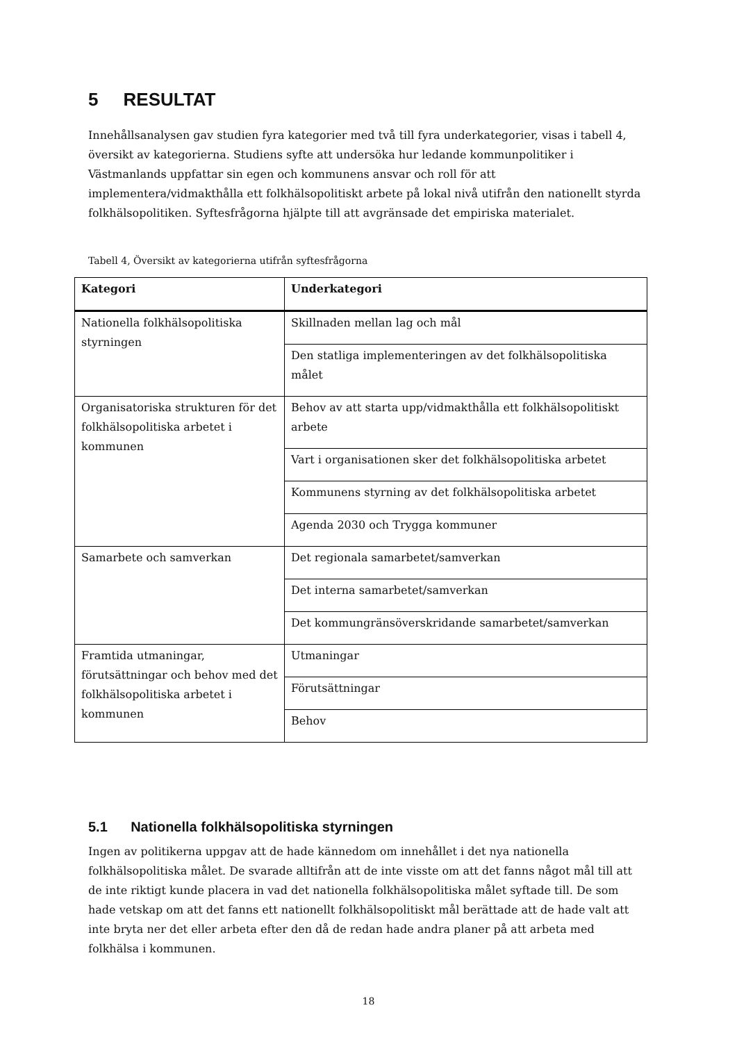5 RESULTAT
Innehållsanalysen gav studien fyra kategorier med två till fyra underkategorier, visas i tabell 4, översikt av kategorierna. Studiens syfte att undersöka hur ledande kommunpolitiker i Västmanlands uppfattar sin egen och kommunens ansvar och roll för att implementera/vidmakthålla ett folkhälsopolitiskt arbete på lokal nivå utifrån den nationellt styrda folkhälsopolitiken. Syftesfrågorna hjälpte till att avgränsade det empiriska materialet.
Tabell 4, Översikt av kategorierna utifrån syftesfrågorna
| Kategori | Underkategori |
| --- | --- |
| Nationella folkhälsopolitiska styrningen | Skillnaden mellan lag och mål |
| | Den statliga implementeringen av det folkhälsopolitiska målet |
| Organisatoriska strukturen för det folkhälsopolitiska arbetet i kommunen | Behov av att starta upp/vidmakthålla ett folkhälsopolitiskt arbete |
| | Vart i organisationen sker det folkhälsopolitiska arbetet |
| | Kommunens styrning av det folkhälsopolitiska arbetet |
| | Agenda 2030 och Trygga kommuner |
| Samarbete och samverkan | Det regionala samarbetet/samverkan |
| | Det interna samarbetet/samverkan |
| | Det kommungränsöverskridande samarbetet/samverkan |
| Framtida utmaningar, förutsättningar och behov med det folkhälsopolitiska arbetet i kommunen | Utmaningar |
| | Förutsättningar |
| | Behov |
5.1 Nationella folkhälsopolitiska styrningen
Ingen av politikerna uppgav att de hade kännedom om innehållet i det nya nationella folkhälsopolitiska målet. De svarade alltifrån att de inte visste om att det fanns något mål till att de inte riktigt kunde placera in vad det nationella folkhälsopolitiska målet syftade till. De som hade vetskap om att det fanns ett nationellt folkhälsopolitiskt mål berättade att de hade valt att inte bryta ner det eller arbeta efter den då de redan hade andra planer på att arbeta med folkhälsa i kommunen.
18